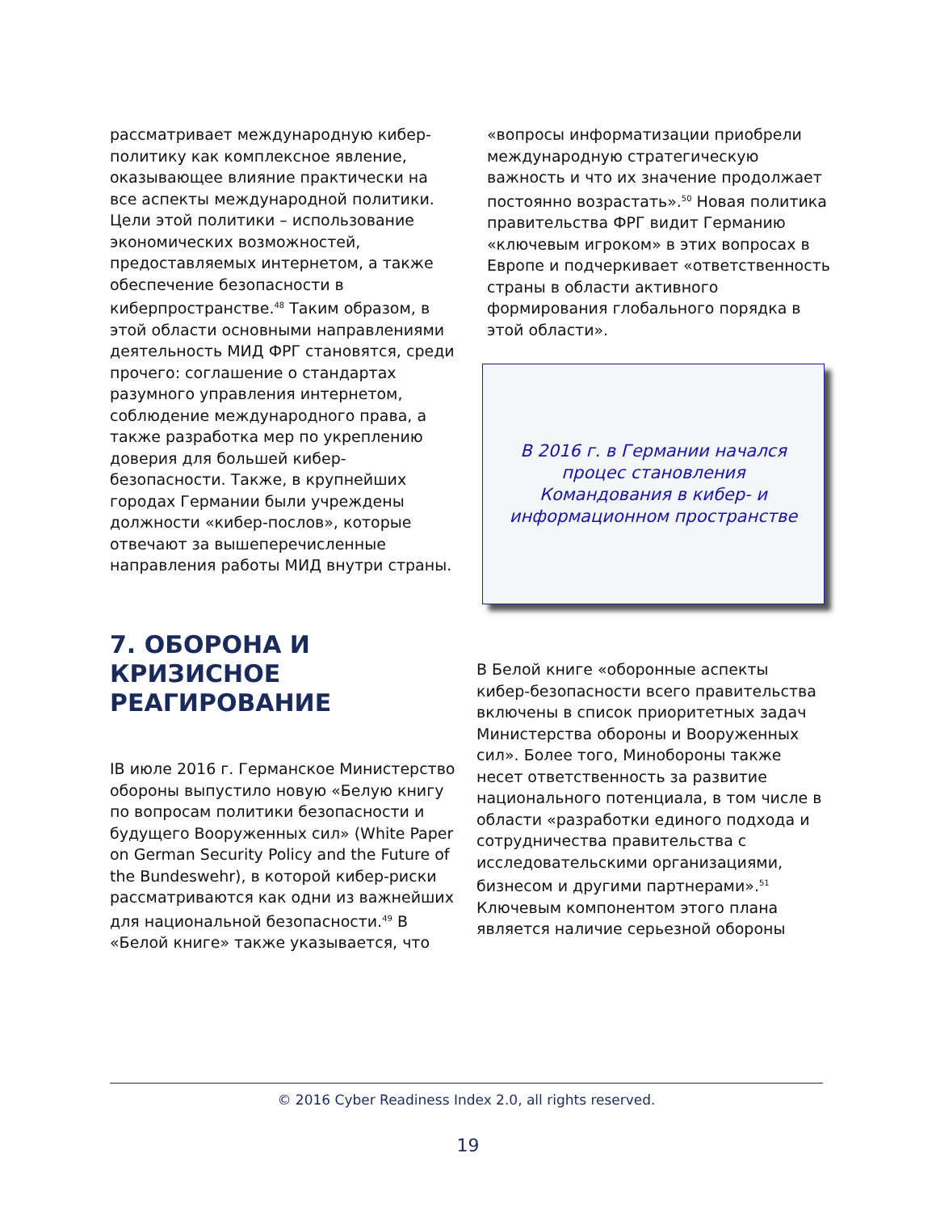рассматривает международную кибер-политику как комплексное явление, оказывающее влияние практически на все аспекты международной политики. Цели этой политики – использование экономических возможностей, предоставляемых интернетом, а также обеспечение безопасности в киберпространстве.<sup>48</sup> Таким образом, в этой области основными направлениями деятельность МИД ФРГ становятся, среди прочего: соглашение о стандартах разумного управления интернетом, соблюдение международного права, а также разработка мер по укреплению доверия для большей кибер-безопасности. Также, в крупнейших городах Германии были учреждены должности «кибер-послов», которые отвечают за вышеперечисленные направления работы МИД внутри страны.
«вопросы информатизации приобрели международную стратегическую важность и что их значение продолжает постоянно возрастать».<sup>50</sup> Новая политика правительства ФРГ видит Германию «ключевым игроком» в этих вопросах в Европе и подчеркивает «ответственность страны в области активного формирования глобального порядка в этой области».
В 2016 г. в Германии начался
процес становления
Командования в кибер- и
информационном пространстве
7. ОБОРОНА И КРИЗИСНОЕ РЕАГИРОВАНИЕ
IВ июле 2016 г. Германское Министерство обороны выпустило новую «Белую книгу по вопросам политики безопасности и будущего Вооруженных сил» (White Paper on German Security Policy and the Future of the Bundeswehr), в которой кибер-риски рассматриваются как одни из важнейших для национальной безопасности.<sup>49</sup> В «Белой книге» также указывается, что
В Белой книге «оборонные аспекты кибер-безопасности всего правительства включены в список приоритетных задач Министерства обороны и Вооруженных сил». Более того, Минобороны также несет ответственность за развитие национального потенциала, в том числе в области «разработки единого подхода и сотрудничества правительства с исследовательскими организациями, бизнесом и другими партнерами».<sup>51</sup> Ключевым компонентом этого плана является наличие серьезной обороны
© 2016 Cyber Readiness Index 2.0, all rights reserved.
19